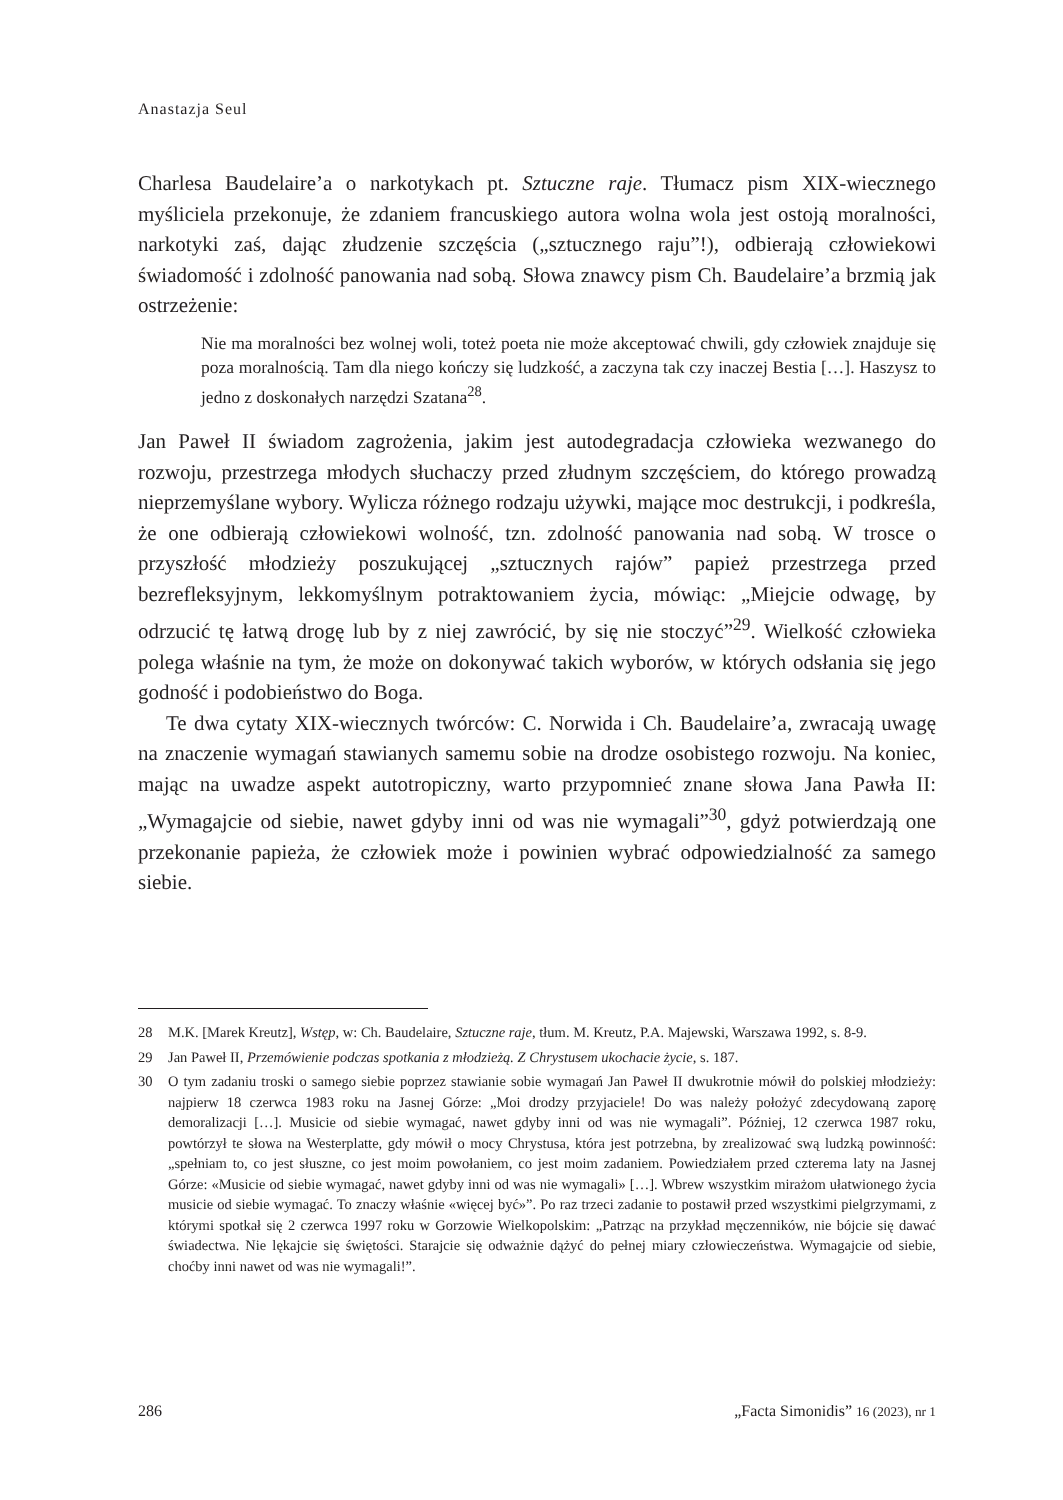Anastazja Seul
Charlesa Baudelaire’a o narkotykach pt. Sztuczne raje. Tłumacz pism XIX-wiecznego myśliciela przekonuje, że zdaniem francuskiego autora wolna wola jest ostoją moralności, narkotyki zaś, dając złudzenie szczęścia („sztucznego raju”!), odbierają człowiekowi świadomość i zdolność panowania nad sobą. Słowa znawcy pism Ch. Baudelaire’a brzmią jak ostrzeżenie:
Nie ma moralności bez wolnej woli, toteż poeta nie może akceptować chwili, gdy człowiek znajduje się poza moralnością. Tam dla niego kończy się ludzkość, a zaczyna tak czy inaczej Bestia […]. Haszysz to jedno z doskonałych narzędzi Szatana<sup>28</sup>.
Jan Paweł II świadom zagrożenia, jakim jest autodegradacja człowieka wezwanego do rozwoju, przestrzega młodych słuchaczy przed złudnym szczęściem, do którego prowadzą nieprzemyślane wybory. Wylicza różnego rodzaju używki, mające moc destrukcji, i podkreśla, że one odbierają człowiekowi wolność, tzn. zdolność panowania nad sobą. W trosce o przyszłość młodzieży poszukującej „sztucznych rajów” papież przestrzega przed bezrefleksyjnym, lekkomyślnym potraktowaniem życia, mówiąc: „Miejcie odwagę, by odrzucić tę łatwą drogę lub by z niej zawrócić, by się nie stoczyć”<sup>29</sup>. Wielkość człowieka polega właśnie na tym, że może on dokonywać takich wyborów, w których odsłania się jego godność i podobieństwo do Boga.
Te dwa cytaty XIX-wiecznych twórców: C. Norwida i Ch. Baudelaire’a, zwracają uwagę na znaczenie wymagań stawianych samemu sobie na drodze osobistego rozwoju. Na koniec, mając na uwadze aspekt autotropiczny, warto przypomnieć znane słowa Jana Pawła II: „Wymagajcie od siebie, nawet gdyby inni od was nie wymagali”<sup>30</sup>, gdyż potwierdzają one przekonanie papieża, że człowiek może i powinien wybrać odpowiedzialność za samego siebie.
28 M.K. [Marek Kreutz], Wstęp, w: Ch. Baudelaire, Sztuczne raje, tłum. M. Kreutz, P.A. Majewski, Warszawa 1992, s. 8-9.
29 Jan Paweł II, Przemówienie podczas spotkania z młodzieżą. Z Chrystusem ukochacie życie, s. 187.
30 O tym zadaniu troski o samego siebie poprzez stawianie sobie wymagań Jan Paweł II dwukrotnie mówił do polskiej młodzieży: najpierw 18 czerwca 1983 roku na Jasnej Górze: „Moi drodzy przyjaciele! Do was należy położyć zdecydowaną zaporę demoralizacji […]. Musicie od siebie wymagać, nawet gdyby inni od was nie wymagali”. Później, 12 czerwca 1987 roku, powtórzył te słowa na Westerplatte, gdy mówił o mocy Chrystusa, która jest potrzebna, by zrealizować swą ludzką powinność: „spełniam to, co jest słuszne, co jest moim powołaniem, co jest moim zadaniem. Powiedziałem przed czterema laty na Jasnej Górze: «Musicie od siebie wymagać, nawet gdyby inni od was nie wymagali» […]. Wbrew wszystkim mirażom ułatwionego życia musicie od siebie wymagać. To znaczy właśnie «więcej być»”. Po raz trzeci zadanie to postawił przed wszystkimi pielgrzymami, z którymi spotkał się 2 czerwca 1997 roku w Gorzowie Wielkopolskim: „Patrząc na przykład męczenników, nie bójcie się dawać świadectwa. Nie lękajcie się świętości. Starajcie się odważnie dążyć do pełnej miary człowieczeństwa. Wymagajcie od siebie, choćby inni nawet od was nie wymagali!”.
286 „Facta Simonidis” 16 (2023), nr 1